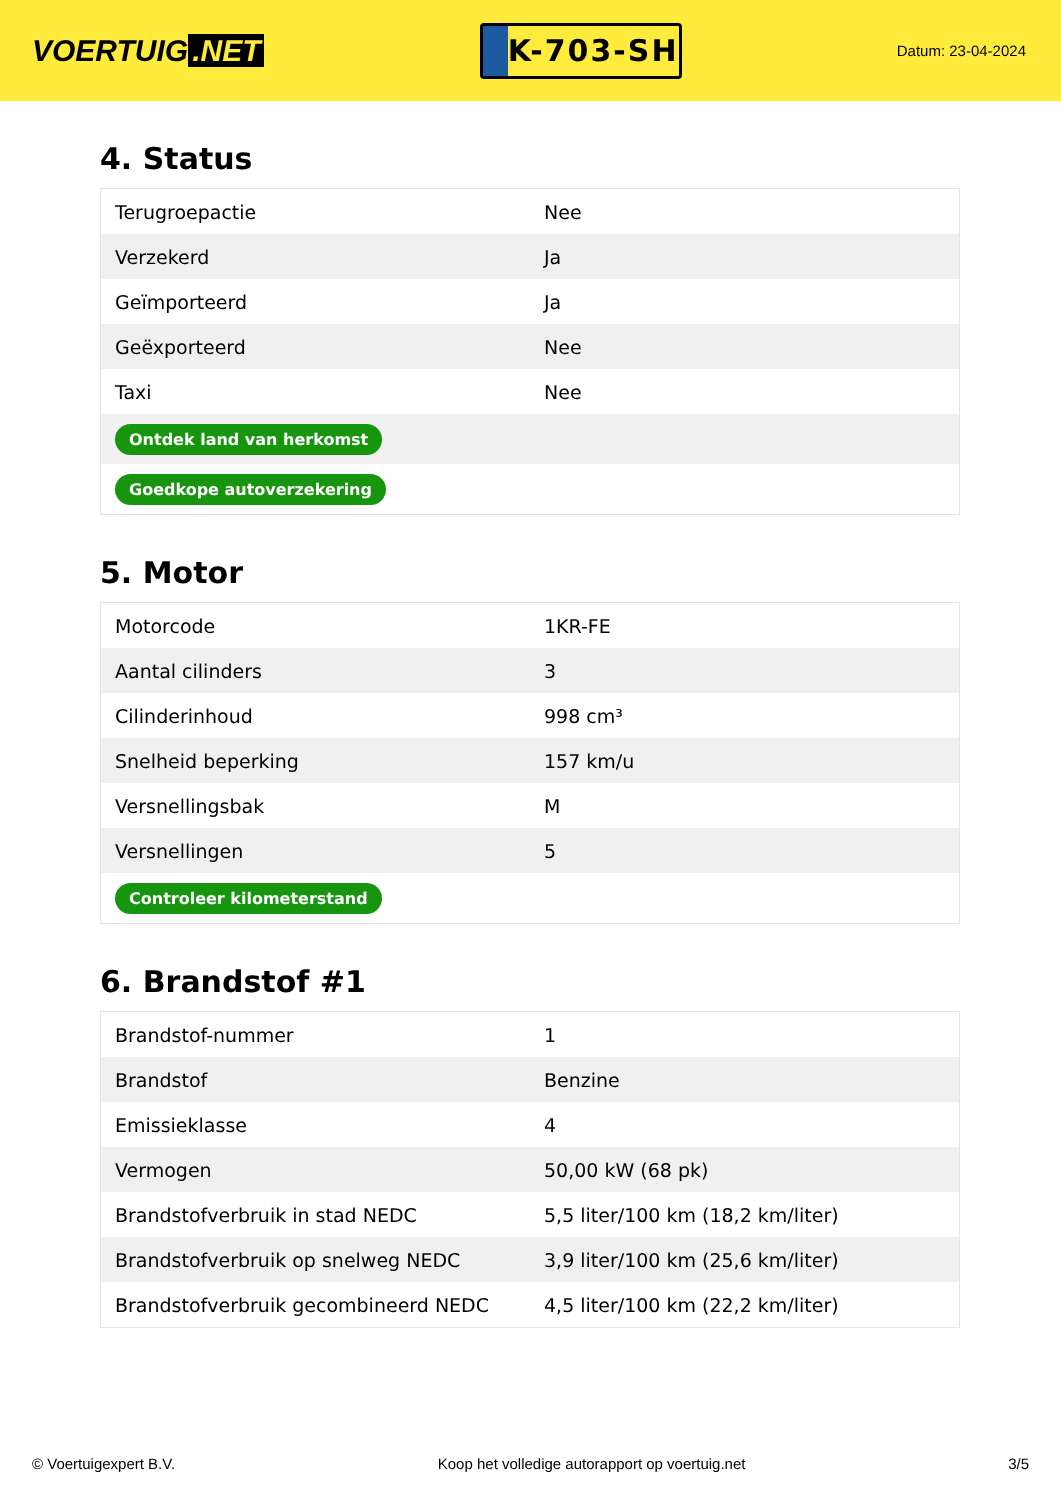VOERTUIG.NET
K-703-SH
Datum: 23-04-2024
4. Status
| Terugroepactie | Nee |
| Verzekerd | Ja |
| Geïmporteerd | Ja |
| Geëxporteerd | Nee |
| Taxi | Nee |
| Ontdek land van herkomst | |
| Goedkope autoverzekering | |
5. Motor
| Motorcode | 1KR-FE |
| Aantal cilinders | 3 |
| Cilinderinhoud | 998 cm³ |
| Snelheid beperking | 157 km/u |
| Versnellingsbak | M |
| Versnellingen | 5 |
| Controleer kilometerstand | |
6. Brandstof #1
| Brandstof-nummer | 1 |
| Brandstof | Benzine |
| Emissieklasse | 4 |
| Vermogen | 50,00 kW (68 pk) |
| Brandstofverbruik in stad NEDC | 5,5 liter/100 km (18,2 km/liter) |
| Brandstofverbruik op snelweg NEDC | 3,9 liter/100 km (25,6 km/liter) |
| Brandstofverbruik gecombineerd NEDC | 4,5 liter/100 km (22,2 km/liter) |
© Voertuigexpert B.V. Koop het volledige autorapport op voertuig.net 3/5